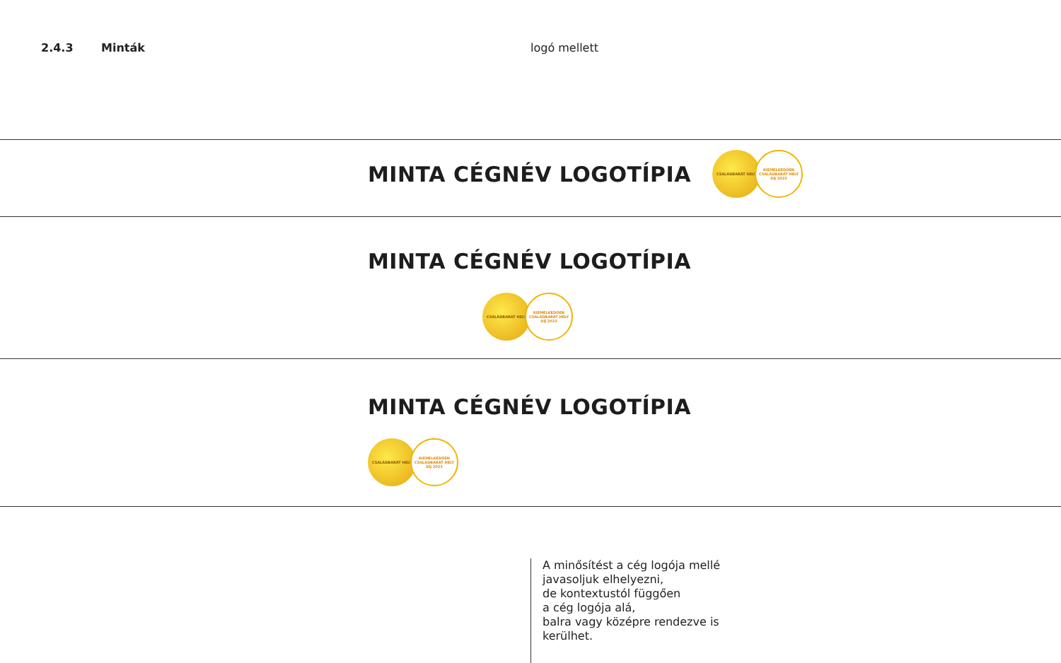2.4.3 Minták logó mellett
MINTA CÉGNÉV LOGOTÍPIA CSALÁDBARÁT HELY KIEMELKEDŐEN CSALÁDBARÁT HELY DÍJ 2023
MINTA CÉGNÉV LOGOTÍPIA
CSALÁDBARÁT HELY KIEMELKEDŐEN CSALÁDBARÁT HELY DÍJ 2023
MINTA CÉGNÉV LOGOTÍPIA
CSALÁDBARÁT HELY KIEMELKEDŐEN CSALÁDBARÁT HELY DÍJ 2023
A minősítést a cég logója mellé
javasoljuk elhelyezni,
de kontextustól függően
a cég logója alá,
balra vagy középre rendezve is
kerülhet.